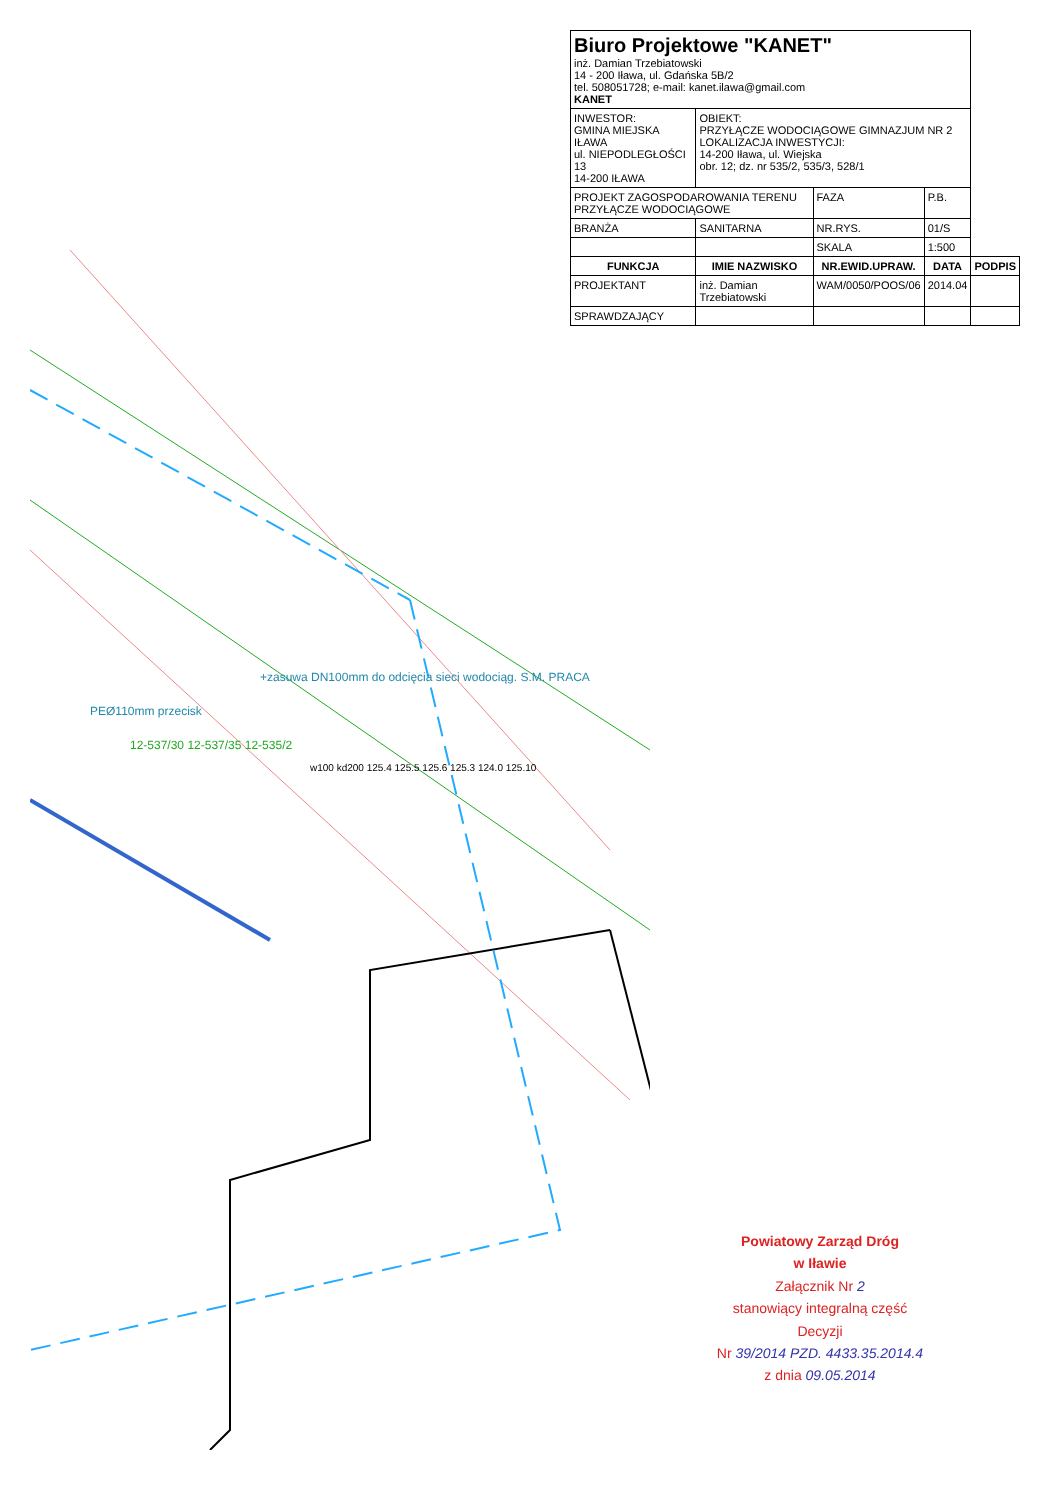+zasuwa DN100mm do odcięcia sieci wodociąg. S.M. PRACA
PEØ110mm przecisk
12-537/30 12-537/35 12-535/2
w100 kd200 125.4 125.5 125.6 125.3 124.0 125.10
| Biuro Projektowe "KANET" inż. Damian Trzebiatowski 14 - 200 Iława, ul. Gdańska 5B/2 tel. 508051728; e-mail: kanet.ilawa@gmail.com KANET | | | | |
| INWESTOR: GMINA MIEJSKA IŁAWA ul. NIEPODLEGŁOŚCI 13 14-200 IŁAWA | OBIEKT: PRZYŁĄCZE WODOCIĄGOWE GIMNAZJUM NR 2 LOKALIZACJA INWESTYCJI: 14-200 Iława, ul. Wiejska obr. 12; dz. nr 535/2, 535/3, 528/1 | | | |
| PROJEKT ZAGOSPODAROWANIA TERENU PRZYŁĄCZE WODOCIĄGOWE | | FAZA | P.B. | |
| BRANŻA | SANITARNA | NR.RYS. | 01/S | |
| | | SKALA | 1:500 | |
| FUNKCJA | IMIE NAZWISKO | NR.EWID.UPRAW. | DATA | PODPIS |
| PROJEKTANT | inż. Damian Trzebiatowski | WAM/0050/POOS/06 | 2014.04 | |
| SPRAWDZAJĄCY | | | | |
Powiatowy Zarząd Dróg
w Iławie
Załącznik Nr 2
stanowiący integralną część
Decyzji
Nr 39/2014 PZD. 4433.35.2014.4
z dnia 09.05.2014